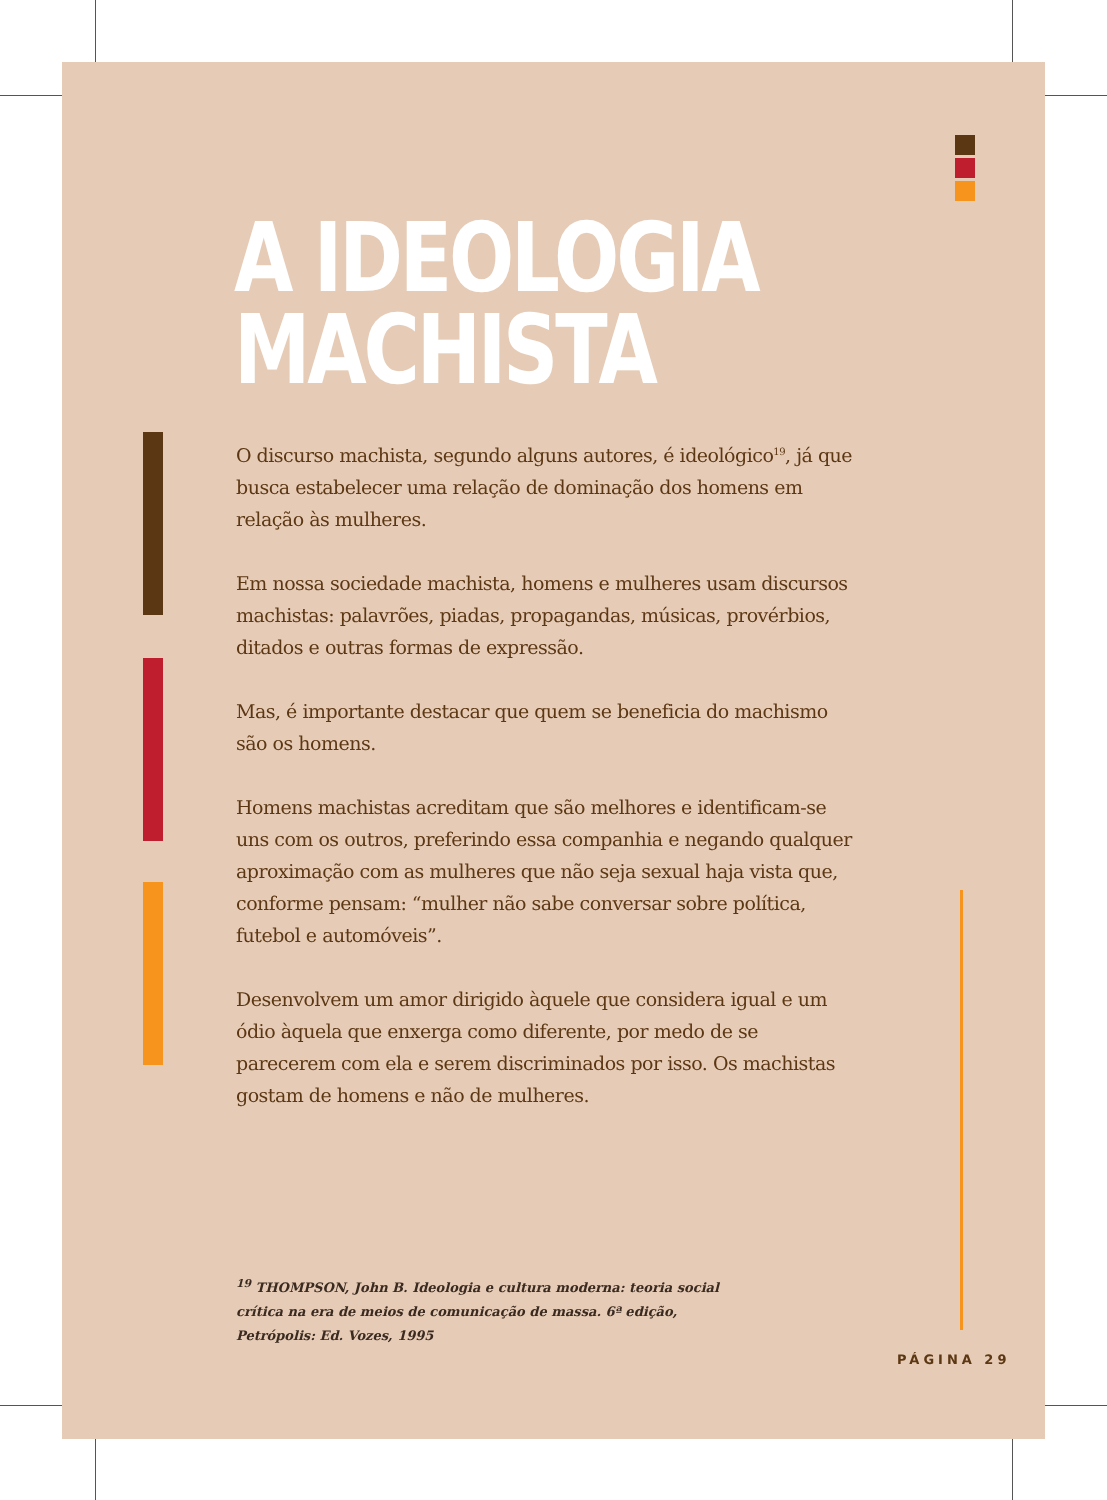A IDEOLOGIA
MACHISTA
O discurso machista, segundo alguns autores, é ideológico<sup>19</sup>, já que busca estabelecer uma relação de dominação dos homens em relação às mulheres.
Em nossa sociedade machista, homens e mulheres usam discursos machistas: palavrões, piadas, propagandas, músicas, provérbios, ditados e outras formas de expressão.
Mas, é importante destacar que quem se beneficia do machismo são os homens.
Homens machistas acreditam que são melhores e identificam-se uns com os outros, preferindo essa companhia e negando qualquer aproximação com as mulheres que não seja sexual haja vista que, conforme pensam: “mulher não sabe conversar sobre política, futebol e automóveis”.
Desenvolvem um amor dirigido àquele que considera igual e um ódio àquela que enxerga como diferente, por medo de se parecerem com ela e serem discriminados por isso. Os machistas gostam de homens e não de mulheres.
<sup>19</sup> THOMPSON, John B. Ideologia e cultura moderna: teoria social crítica na era de meios de comunicação de massa. 6ª edição, Petrópolis: Ed. Vozes, 1995
PÁGINA 29